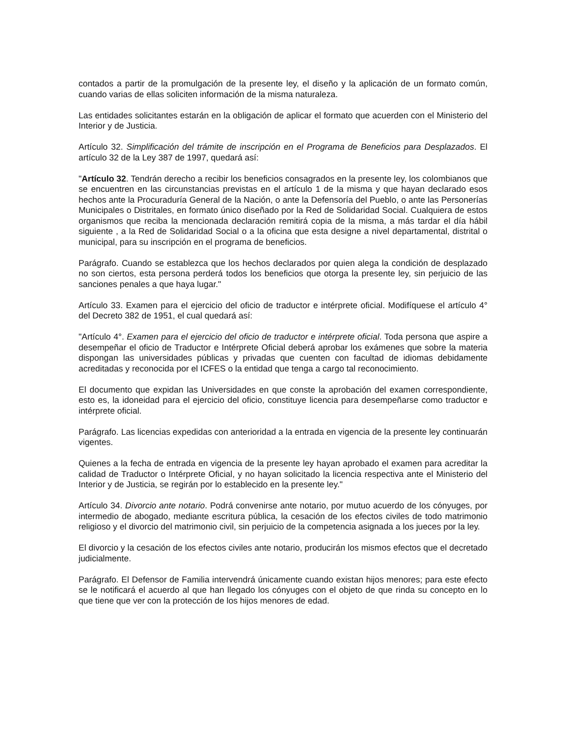contados a partir de la promulgación de la presente ley, el diseño y la aplicación de un formato común, cuando varias de ellas soliciten información de la misma naturaleza.
Las entidades solicitantes estarán en la obligación de aplicar el formato que acuerden con el Ministerio del Interior y de Justicia.
Artículo 32. Simplificación del trámite de inscripción en el Programa de Beneficios para Desplazados. El artículo 32 de la Ley 387 de 1997, quedará así:
"Artículo 32. Tendrán derecho a recibir los beneficios consagrados en la presente ley, los colombianos que se encuentren en las circunstancias previstas en el artículo 1 de la misma y que hayan declarado esos hechos ante la Procuraduría General de la Nación, o ante la Defensoría del Pueblo, o ante las Personerías Municipales o Distritales, en formato único diseñado por la Red de Solidaridad Social. Cualquiera de estos organismos que reciba la mencionada declaración remitirá copia de la misma, a más tardar el día hábil siguiente , a la Red de Solidaridad Social o a la oficina que esta designe a nivel departamental, distrital o municipal, para su inscripción en el programa de beneficios.
Parágrafo. Cuando se establezca que los hechos declarados por quien alega la condición de desplazado no son ciertos, esta persona perderá todos los beneficios que otorga la presente ley, sin perjuicio de las sanciones penales a que haya lugar."
Artículo 33. Examen para el ejercicio del oficio de traductor e intérprete oficial. Modifíquese el artículo 4° del Decreto 382 de 1951, el cual quedará así:
"Artículo 4°. Examen para el ejercicio del oficio de traductor e intérprete oficial. Toda persona que aspire a desempeñar el oficio de Traductor e Intérprete Oficial deberá aprobar los exámenes que sobre la materia dispongan las universidades públicas y privadas que cuenten con facultad de idiomas debidamente acreditadas y reconocida por el ICFES o la entidad que tenga a cargo tal reconocimiento.
El documento que expidan las Universidades en que conste la aprobación del examen correspondiente, esto es, la idoneidad para el ejercicio del oficio, constituye licencia para desempeñarse como traductor e intérprete oficial.
Parágrafo. Las licencias expedidas con anterioridad a la entrada en vigencia de la presente ley continuarán vigentes.
Quienes a la fecha de entrada en vigencia de la presente ley hayan aprobado el examen para acreditar la calidad de Traductor o Intérprete Oficial, y no hayan solicitado la licencia respectiva ante el Ministerio del Interior y de Justicia, se regirán por lo establecido en la presente ley."
Artículo 34. Divorcio ante notario. Podrá convenirse ante notario, por mutuo acuerdo de los cónyuges, por intermedio de abogado, mediante escritura pública, la cesación de los efectos civiles de todo matrimonio religioso y el divorcio del matrimonio civil, sin perjuicio de la competencia asignada a los jueces por la ley.
El divorcio y la cesación de los efectos civiles ante notario, producirán los mismos efectos que el decretado judicialmente.
Parágrafo. El Defensor de Familia intervendrá únicamente cuando existan hijos menores; para este efecto se le notificará el acuerdo al que han llegado los cónyuges con el objeto de que rinda su concepto en lo que tiene que ver con la protección de los hijos menores de edad.